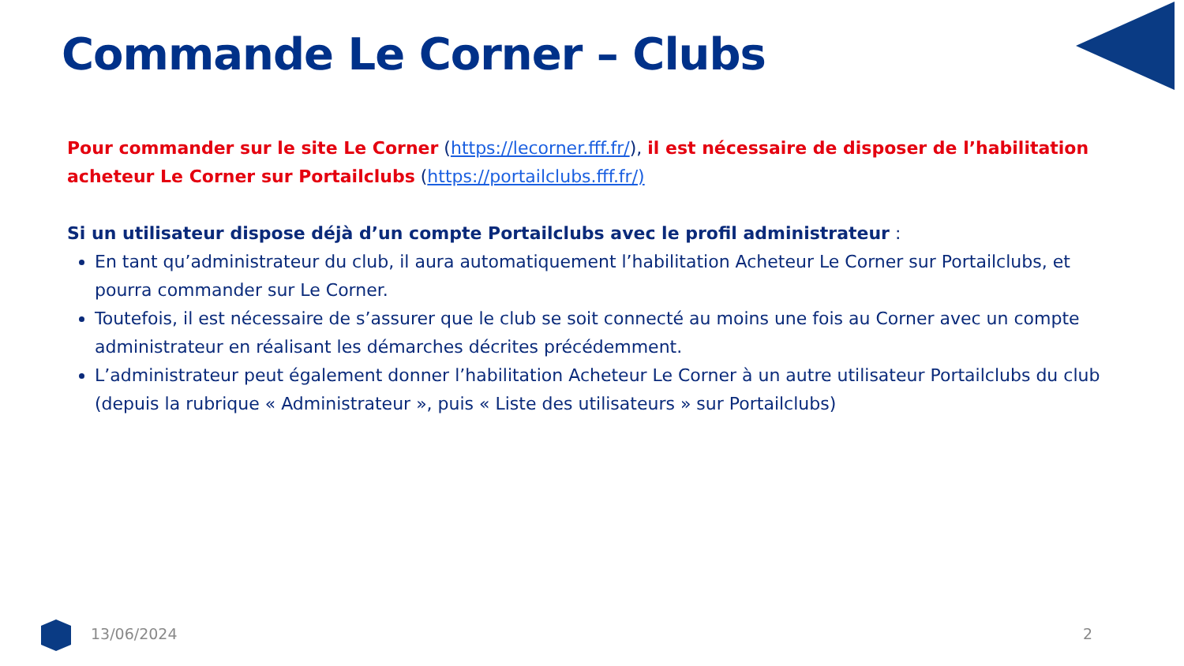Commande Le Corner – Clubs
Pour commander sur le site Le Corner (https://lecorner.fff.fr/), il est nécessaire de disposer de l’habilitation acheteur Le Corner sur Portailclubs (https://portailclubs.fff.fr/)
Si un utilisateur dispose déjà d’un compte Portailclubs avec le profil administrateur :
En tant qu’administrateur du club, il aura automatiquement l’habilitation Acheteur Le Corner sur Portailclubs, et pourra commander sur Le Corner.
Toutefois, il est nécessaire de s’assurer que le club se soit connecté au moins une fois au Corner avec un compte administrateur en réalisant les démarches décrites précédemment.
L’administrateur peut également donner l’habilitation Acheteur Le Corner à un autre utilisateur Portailclubs du club (depuis la rubrique « Administrateur », puis « Liste des utilisateurs » sur Portailclubs)
13/06/2024 2